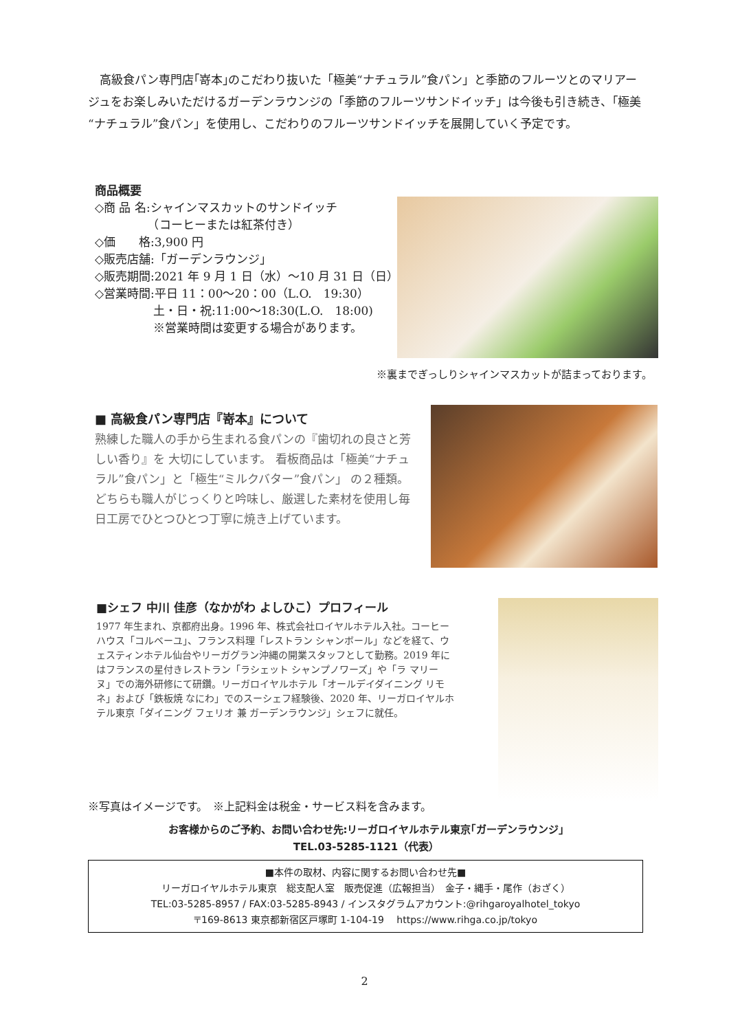高級食パン専門店｢嵜本｣のこだわり抜いた「極美“ナチュラル”食パン」と季節のフルーツとのマリアージュをお楽しみいただけるガーデンラウンジの「季節のフルーツサンドイッチ」は今後も引き続き、｢極美“ナチュラル”食パン」を使用し、こだわりのフルーツサンドイッチを展開していく予定です。
商品概要
◇商 品 名:シャインマスカットのサンドイッチ
　　　　　（コーヒーまたは紅茶付き）
◇価　　格:3,900 円
◇販売店舗:「ガーデンラウンジ」
◇販売期間:2021 年 9 月 1 日（水）～10 月 31 日（日）
◇営業時間:平日 11：00～20：00（L.O.　19:30）
　　　　　土・日・祝:11:00～18:30(L.O.　18:00)
　　　　　※営業時間は変更する場合があります。
※裏までぎっしりシャインマスカットが詰まっております。
■ 高級食パン専門店『嵜本』について
熟練した職人の手から生まれる食パンの『歯切れの良さと芳しい香り』を 大切にしています。 看板商品は「極美“ナチュラル”食パン」と「極生“ミルクバター”食パン」 の２種類。 どちらも職人がじっくりと吟味し、厳選した素材を使用し毎日工房でひとつひとつ丁寧に焼き上げています。
■シェフ 中川 佳彦（なかがわ よしひこ）プロフィール
1977 年生まれ、京都府出身。1996 年、株式会社ロイヤルホテル入社。コーヒーハウス「コルベーユ」、フランス料理「レストラン シャンボール」などを経て、ウェスティンホテル仙台やリーガグラン沖縄の開業スタッフとして勤務。2019 年にはフランスの星付きレストラン「ラシェット シャンプノワーズ」や「ラ マリーヌ」での海外研修にて研鑽。リーガロイヤルホテル「オールデイダイニング リモネ」および「鉄板焼 なにわ」でのスーシェフ経験後、2020 年、リーガロイヤルホテル東京「ダイニング フェリオ 兼 ガーデンラウンジ」シェフに就任。
※写真はイメージです。　※上記料金は税金・サービス料を含みます。
お客様からのご予約、お問い合わせ先:リーガロイヤルホテル東京｢ガーデンラウンジ｣
TEL.03-5285-1121（代表）
■本件の取材、内容に関するお問い合わせ先■
リーガロイヤルホテル東京　総支配人室　販売促進（広報担当）　金子・縄手・尾作（おざく）
TEL:03-5285-8957 / FAX:03-5285-8943 / インスタグラムアカウント:@rihgaroyalhotel_tokyo
〒169-8613 東京都新宿区戸塚町 1-104-19　 https://www.rihga.co.jp/tokyo
2